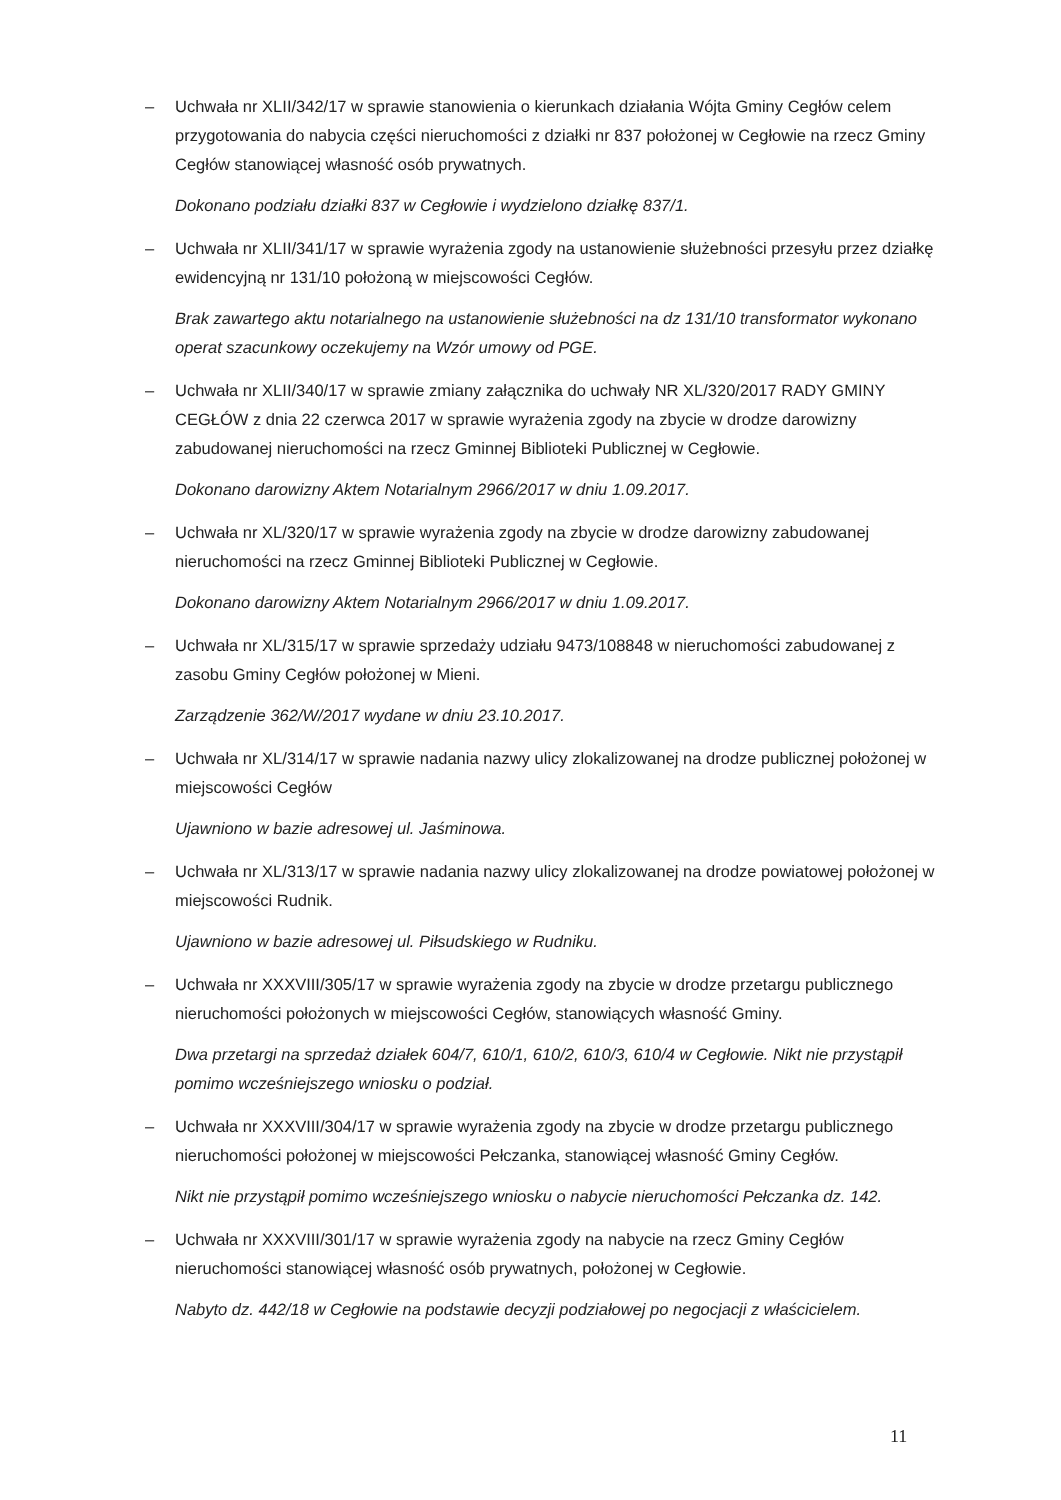– Uchwała nr XLII/342/17 w sprawie stanowienia o kierunkach działania Wójta Gminy Cegłów celem przygotowania do nabycia części nieruchomości z działki nr 837 położonej w Cegłowie na rzecz Gminy Cegłów stanowiącej własność osób prywatnych.
Dokonano podziału działki 837 w Cegłowie i wydzielono działkę 837/1.
– Uchwała nr XLII/341/17 w sprawie wyrażenia zgody na ustanowienie służebności przesyłu przez działkę ewidencyjną nr 131/10 położoną w miejscowości Cegłów.
Brak zawartego aktu notarialnego na ustanowienie służebności na dz 131/10 transformator wykonano operat szacunkowy oczekujemy na Wzór umowy od PGE.
– Uchwała nr XLII/340/17 w sprawie zmiany załącznika do uchwały NR XL/320/2017 RADY GMINY CEGŁÓW z dnia 22 czerwca 2017 w sprawie wyrażenia zgody na zbycie w drodze darowizny zabudowanej nieruchomości na rzecz Gminnej Biblioteki Publicznej w Cegłowie.
Dokonano darowizny Aktem Notarialnym 2966/2017 w dniu 1.09.2017.
– Uchwała nr XL/320/17 w sprawie wyrażenia zgody na zbycie w drodze darowizny zabudowanej nieruchomości na rzecz Gminnej Biblioteki Publicznej w Cegłowie.
Dokonano darowizny Aktem Notarialnym 2966/2017 w dniu 1.09.2017.
– Uchwała nr XL/315/17 w sprawie sprzedaży udziału 9473/108848 w nieruchomości zabudowanej z zasobu Gminy Cegłów położonej w Mieni.
Zarządzenie 362/W/2017 wydane w dniu 23.10.2017.
– Uchwała nr XL/314/17 w sprawie nadania nazwy ulicy zlokalizowanej na drodze publicznej położonej w miejscowości Cegłów
Ujawniono w bazie adresowej ul. Jaśminowa.
– Uchwała nr XL/313/17 w sprawie nadania nazwy ulicy zlokalizowanej na drodze powiatowej położonej w miejscowości Rudnik.
Ujawniono w bazie adresowej ul. Piłsudskiego w Rudniku.
– Uchwała nr XXXVIII/305/17 w sprawie wyrażenia zgody na zbycie w drodze przetargu publicznego nieruchomości położonych w miejscowości Cegłów, stanowiących własność Gminy.
Dwa przetargi na sprzedaż działek 604/7, 610/1, 610/2, 610/3, 610/4 w Cegłowie. Nikt nie przystąpił pomimo wcześniejszego wniosku o podział.
– Uchwała nr XXXVIII/304/17 w sprawie wyrażenia zgody na zbycie w drodze przetargu publicznego nieruchomości położonej w miejscowości Pełczanka, stanowiącej własność Gminy Cegłów.
Nikt nie przystąpił pomimo wcześniejszego wniosku o nabycie nieruchomości Pełczanka dz. 142.
– Uchwała nr XXXVIII/301/17 w sprawie wyrażenia zgody na nabycie na rzecz Gminy Cegłów nieruchomości stanowiącej własność osób prywatnych, położonej w Cegłowie.
Nabyto dz. 442/18 w Cegłowie na podstawie decyzji podziałowej po negocjacji z właścicielem.
11